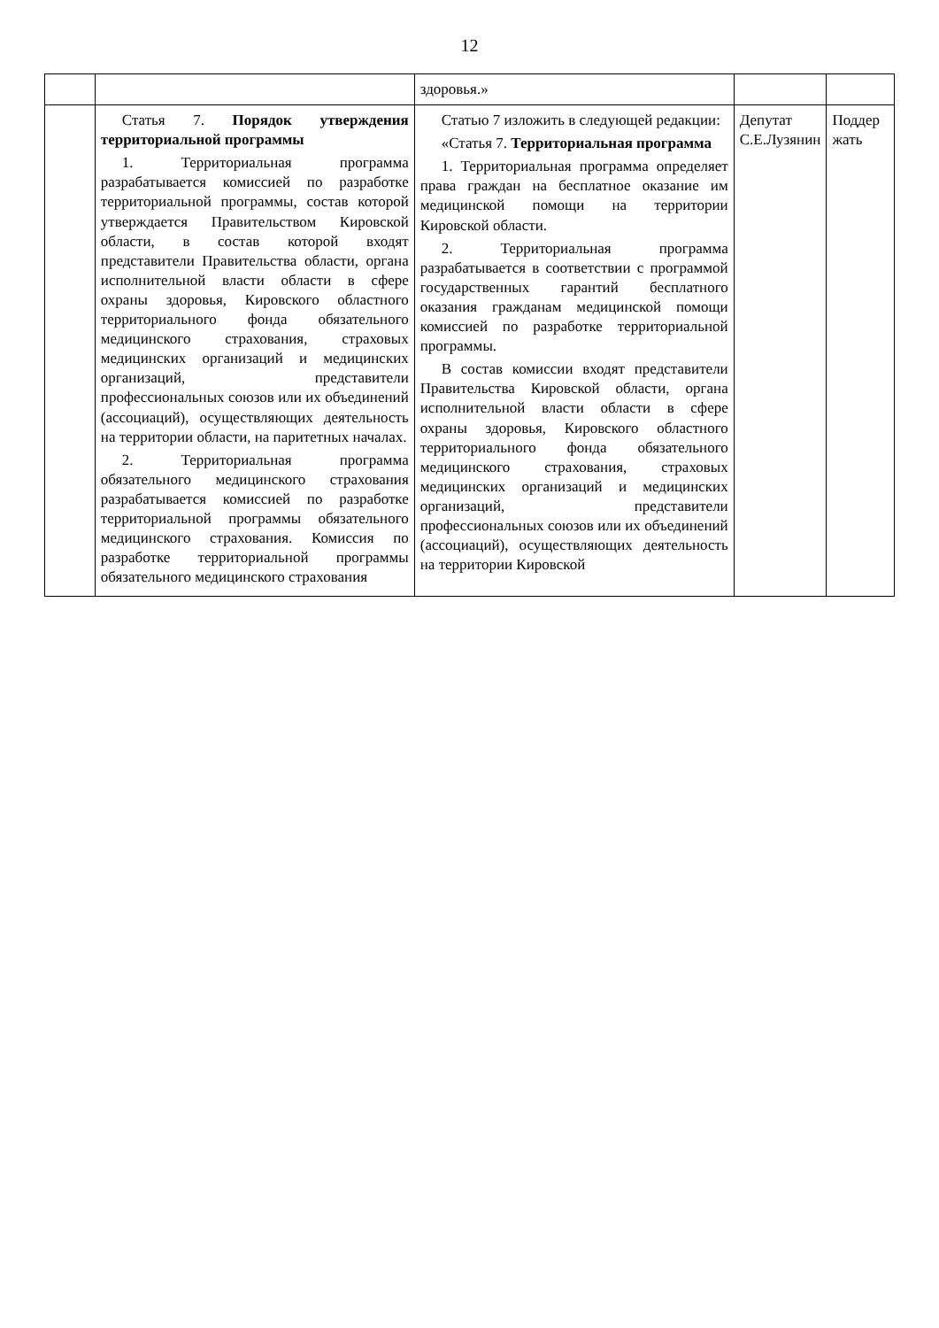12
| | | здоровья.» | | |
| | Статья 7. Порядок утверждения территориальной программы 1. Территориальная программа разрабатывается комиссией по разработке территориальной программы, состав которой утверждается Правительством Кировской области, в состав которой входят представители Правительства области, органа исполнительной власти области в сфере охраны здоровья, Кировского областного территориального фонда обязательного медицинского страхования, страховых медицинских организаций и медицинских организаций, представители профессиональных союзов или их объединений (ассоциаций), осуществляющих деятельность на территории области, на паритетных началах. 2. Территориальная программа обязательного медицинского страхования разрабатывается комиссией по разработке территориальной программы обязательного медицинского страхования. Комиссия по разработке территориальной программы обязательного медицинского страхования | Статью 7 изложить в следующей редакции: «Статья 7. Территориальная программа 1. Территориальная программа определяет права граждан на бесплатное оказание им медицинской помощи на территории Кировской области. 2. Территориальная программа разрабатывается в соответствии с программой государственных гарантий бесплатного оказания гражданам медицинской помощи комиссией по разработке территориальной программы. В состав комиссии входят представители Правительства Кировской области, органа исполнительной власти области в сфере охраны здоровья, Кировского областного территориального фонда обязательного медицинского страхования, страховых медицинских организаций и медицинских организаций, представители профессиональных союзов или их объединений (ассоциаций), осуществляющих деятельность на территории Кировской | Депутат С.Е.Лузянин | Поддер жать |